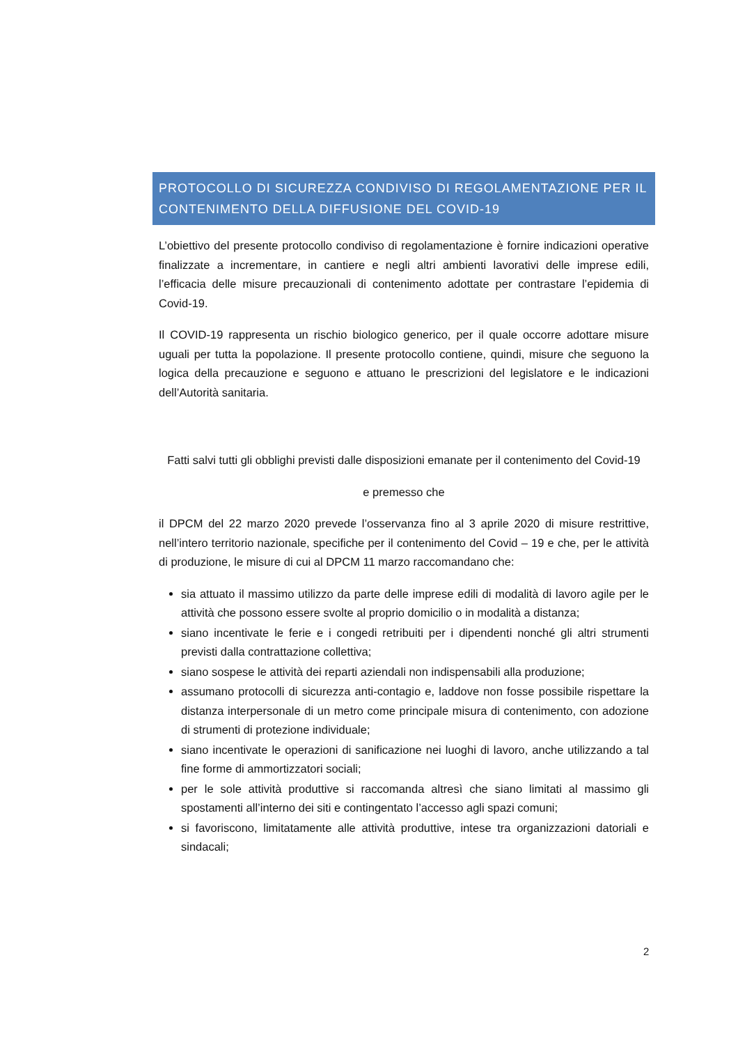PROTOCOLLO DI SICUREZZA CONDIVISO DI REGOLAMENTAZIONE PER IL CONTENIMENTO DELLA DIFFUSIONE DEL COVID-19
L’obiettivo del presente protocollo condiviso di regolamentazione è fornire indicazioni operative finalizzate a incrementare, in cantiere e negli altri ambienti lavorativi delle imprese edili, l’efficacia delle misure precauzionali di contenimento adottate per contrastare l’epidemia di Covid-19.
Il COVID-19 rappresenta un rischio biologico generico, per il quale occorre adottare misure uguali per tutta la popolazione. Il presente protocollo contiene, quindi, misure che seguono la logica della precauzione e seguono e attuano le prescrizioni del legislatore e le indicazioni dell’Autorità sanitaria.
Fatti salvi tutti gli obblighi previsti dalle disposizioni emanate per il contenimento del Covid-19
e premesso che
il DPCM del 22 marzo 2020 prevede l’osservanza fino al 3 aprile 2020 di misure restrittive, nell’intero territorio nazionale, specifiche per il contenimento del Covid – 19 e che, per le attività di produzione, le misure di cui al DPCM 11 marzo raccomandano che:
sia attuato il massimo utilizzo da parte delle imprese edili di modalità di lavoro agile per le attività che possono essere svolte al proprio domicilio o in modalità a distanza;
siano incentivate le ferie e i congedi retribuiti per i dipendenti nonché gli altri strumenti previsti dalla contrattazione collettiva;
siano sospese le attività dei reparti aziendali non indispensabili alla produzione;
assumano protocolli di sicurezza anti-contagio e, laddove non fosse possibile rispettare la distanza interpersonale di un metro come principale misura di contenimento, con adozione di strumenti di protezione individuale;
siano incentivate le operazioni di sanificazione nei luoghi di lavoro, anche utilizzando a tal fine forme di ammortizzatori sociali;
per le sole attività produttive si raccomanda altresì che siano limitati al massimo gli spostamenti all’interno dei siti e contingentato l’accesso agli spazi comuni;
si favoriscono, limitatamente alle attività produttive, intese tra organizzazioni datoriali e sindacali;
2